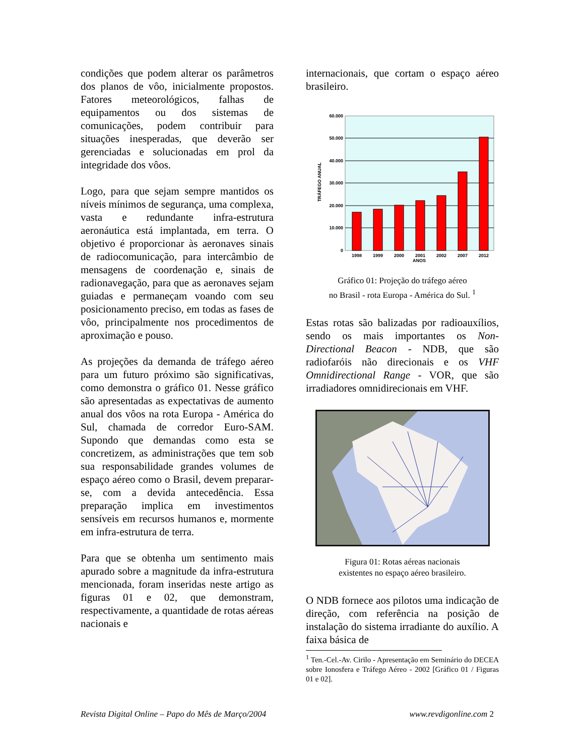condições que podem alterar os parâmetros dos planos de vôo, inicialmente propostos. Fatores meteorológicos, falhas de equipamentos ou dos sistemas de comunicações, podem contribuir para situações inesperadas, que deverão ser gerenciadas e solucionadas em prol da integridade dos vôos.
Logo, para que sejam sempre mantidos os níveis mínimos de segurança, uma complexa, vasta e redundante infra-estrutura aeronáutica está implantada, em terra. O objetivo é proporcionar às aeronaves sinais de radiocomunicação, para intercâmbio de mensagens de coordenação e, sinais de radionavegação, para que as aeronaves sejam guiadas e permaneçam voando com seu posicionamento preciso, em todas as fases de vôo, principalmente nos procedimentos de aproximação e pouso.
As projeções da demanda de tráfego aéreo para um futuro próximo são significativas, como demonstra o gráfico 01. Nesse gráfico são apresentadas as expectativas de aumento anual dos vôos na rota Europa - América do Sul, chamada de corredor Euro-SAM. Supondo que demandas como esta se concretizem, as administrações que tem sob sua responsabilidade grandes volumes de espaço aéreo como o Brasil, devem preparar-se, com a devida antecedência. Essa preparação implica em investimentos sensíveis em recursos humanos e, mormente em infra-estrutura de terra.
Para que se obtenha um sentimento mais apurado sobre a magnitude da infra-estrutura mencionada, foram inseridas neste artigo as figuras 01 e 02, que demonstram, respectivamente, a quantidade de rotas aéreas nacionais e
internacionais, que cortam o espaço aéreo brasileiro.
60.000
50.000
40.000
30.000
20.000
10.000
0
1998
1999
2000
2001
2002
2007
2012
ANOS
TRÁFEGO ANUAL
Gráfico 01: Projeção do tráfego aéreo
no Brasil - rota Europa - América do Sul. <sup>1</sup>
Estas rotas são balizadas por radioauxílios, sendo os mais importantes os Non-Directional Beacon - NDB, que são radiofaróis não direcionais e os VHF Omnidirectional Range - VOR, que são irradiadores omnidirecionais em VHF.
Figura 01: Rotas aéreas nacionais
existentes no espaço aéreo brasileiro.
O NDB fornece aos pilotos uma indicação de direção, com referência na posição de instalação do sistema irradiante do auxílio. A faixa básica de
<sup>1</sup> Ten.-Cel.-Av. Cirilo - Apresentação em Seminário do DECEA sobre Ionosfera e Tráfego Aéreo - 2002 [Gráfico 01 / Figuras 01 e 02].
Revista Digital Online – Papo do Mês de Março/2004 www.revdigonline.com 2